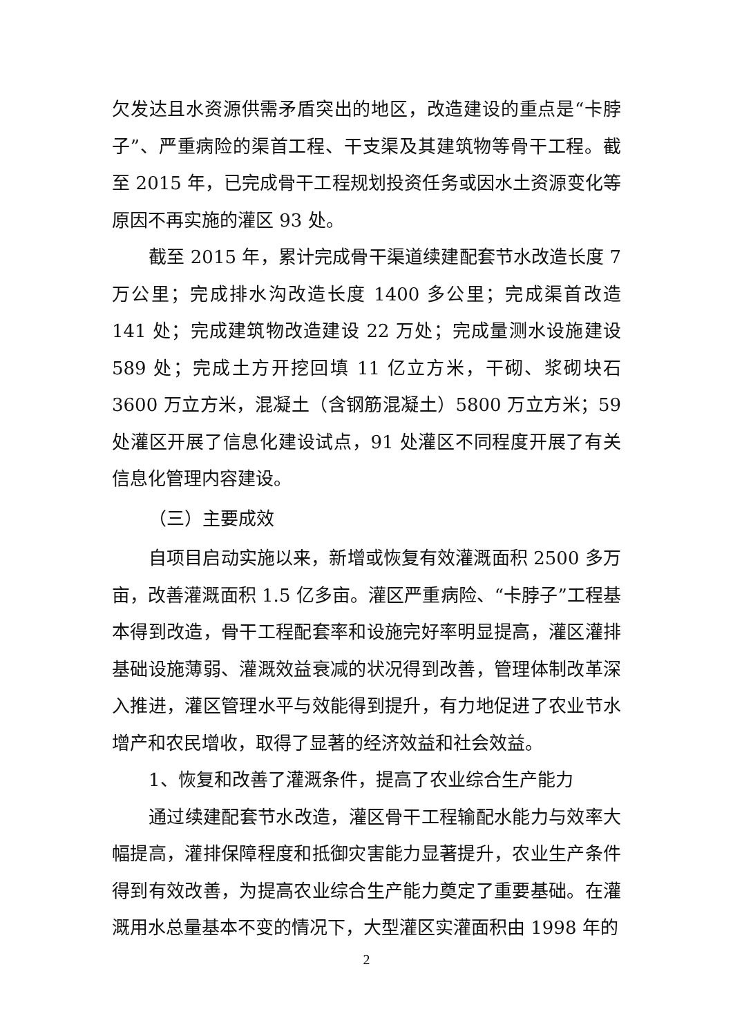欠发达且水资源供需矛盾突出的地区，改造建设的重点是“卡脖子”、严重病险的渠首工程、干支渠及其建筑物等骨干工程。截至 2015 年，已完成骨干工程规划投资任务或因水土资源变化等原因不再实施的灌区 93 处。
截至 2015 年，累计完成骨干渠道续建配套节水改造长度 7 万公里；完成排水沟改造长度 1400 多公里；完成渠首改造 141 处；完成建筑物改造建设 22 万处；完成量测水设施建设 589 处；完成土方开挖回填 11 亿立方米，干砌、浆砌块石 3600 万立方米，混凝土（含钢筋混凝土）5800 万立方米；59 处灌区开展了信息化建设试点，91 处灌区不同程度开展了有关信息化管理内容建设。
（三）主要成效
自项目启动实施以来，新增或恢复有效灌溉面积 2500 多万亩，改善灌溉面积 1.5 亿多亩。灌区严重病险、“卡脖子”工程基本得到改造，骨干工程配套率和设施完好率明显提高，灌区灌排基础设施薄弱、灌溉效益衰减的状况得到改善，管理体制改革深入推进，灌区管理水平与效能得到提升，有力地促进了农业节水增产和农民增收，取得了显著的经济效益和社会效益。
1、恢复和改善了灌溉条件，提高了农业综合生产能力
通过续建配套节水改造，灌区骨干工程输配水能力与效率大幅提高，灌排保障程度和抵御灾害能力显著提升，农业生产条件得到有效改善，为提高农业综合生产能力奠定了重要基础。在灌溉用水总量基本不变的情况下，大型灌区实灌面积由 1998 年的
2